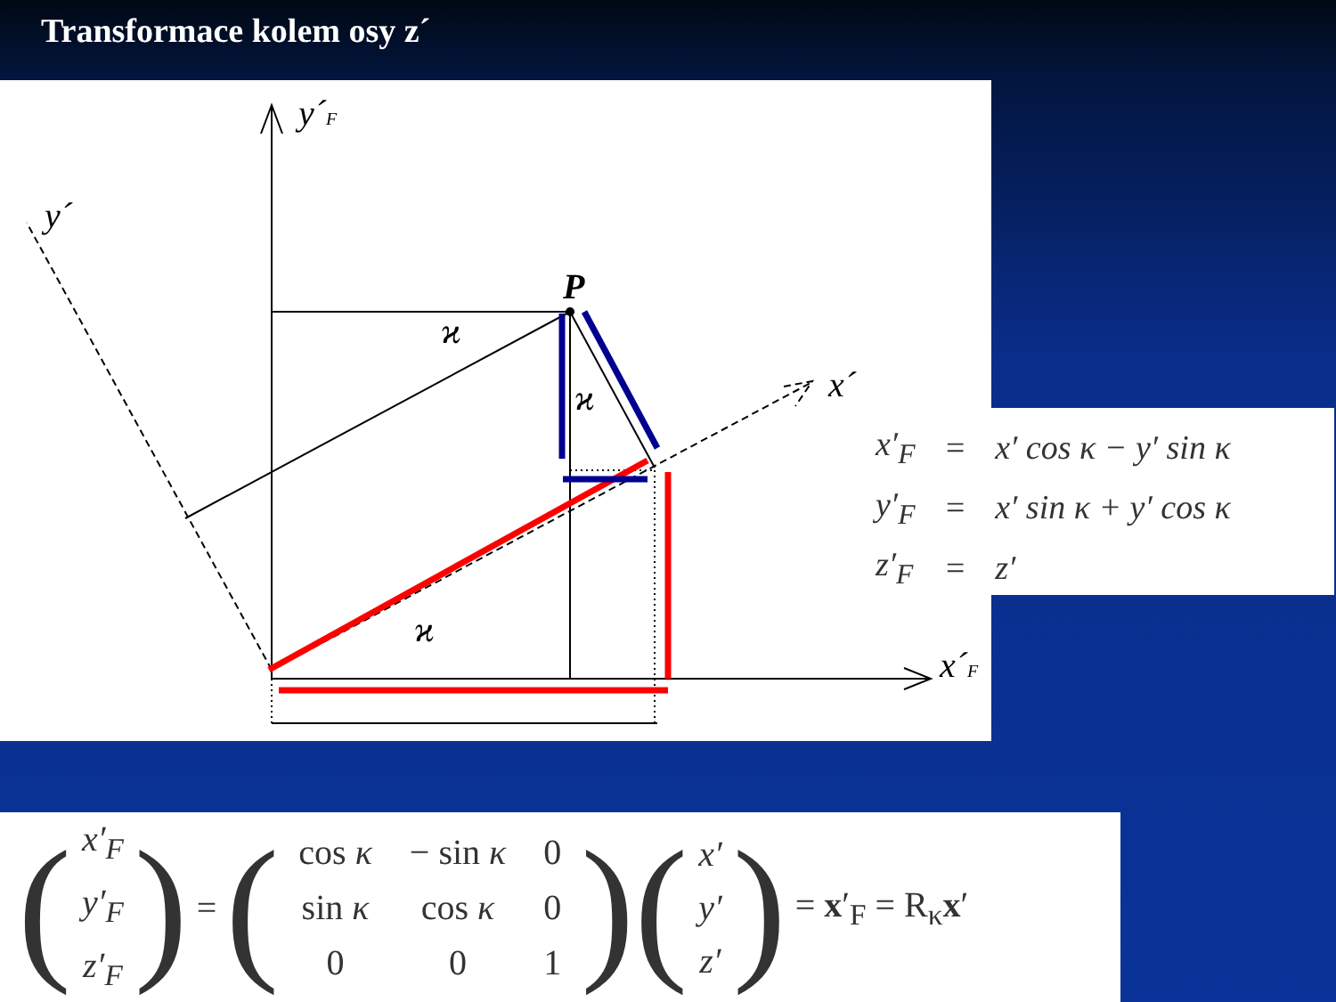Transformace kolem osy z´
y´F
y´
P
x´
x´F
ϰ
ϰ
ϰ
| x′<sub>F</sub> | = | x′ cos κ − y′ sin κ |
| y′<sub>F</sub> | = | x′ sin κ + y′ cos κ |
| z′<sub>F</sub> | = | z′ |
(x′<sub>F</sub>
y′<sub>F</sub>
z′<sub>F</sub>) = (
| cos κ | − sin κ | 0 |
| sin κ | cos κ | 0 |
| 0 | 0 | 1 |
) (x′
y′
z′) = x′<sub>F</sub> = R<sub>κ</sub>x′